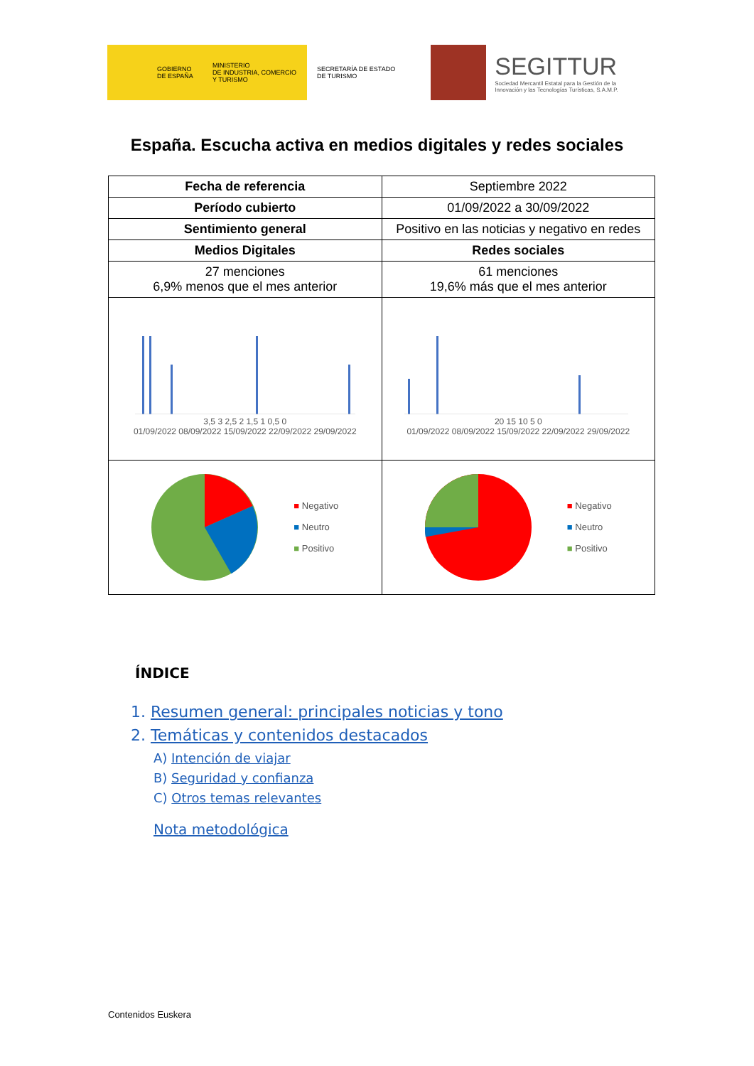GOBIERNO
DE ESPAÑA
MINISTERIO
DE INDUSTRIA, COMERCIO
Y TURISMO
SECRETARÍA DE ESTADO
DE TURISMO
SEGITTUR
Sociedad Mercantil Estatal para la Gestión de la
Innovación y las Tecnologías Turísticas, S.A.M.P.
España. Escucha activa en medios digitales y redes sociales
| Fecha de referencia | Septiembre 2022 | |
| Período cubierto | 01/09/2022 a 30/09/2022 | |
| Sentimiento general | Positivo en las noticias y negativo en redes | |
| Medios Digitales | | Redes sociales |
| 27 menciones 6,9% menos que el mes anterior | | 61 menciones 19,6% más que el mes anterior |
| 3,5 3 2,5 2 1,5 1 0,5 0 01/09/2022 08/09/2022 15/09/2022 22/09/2022 29/09/2022 | | 20 15 10 5 0 01/09/2022 08/09/2022 15/09/2022 22/09/2022 29/09/2022 |
| ■ Negativo ■ Neutro ■ Positivo | | ■ Negativo ■ Neutro ■ Positivo |
ÍNDICE
1. Resumen general: principales noticias y tono
2. Temáticas y contenidos destacados
A) Intención de viajar
B) Seguridad y confianza
C) Otros temas relevantes
Nota metodológica
Contenidos Euskera